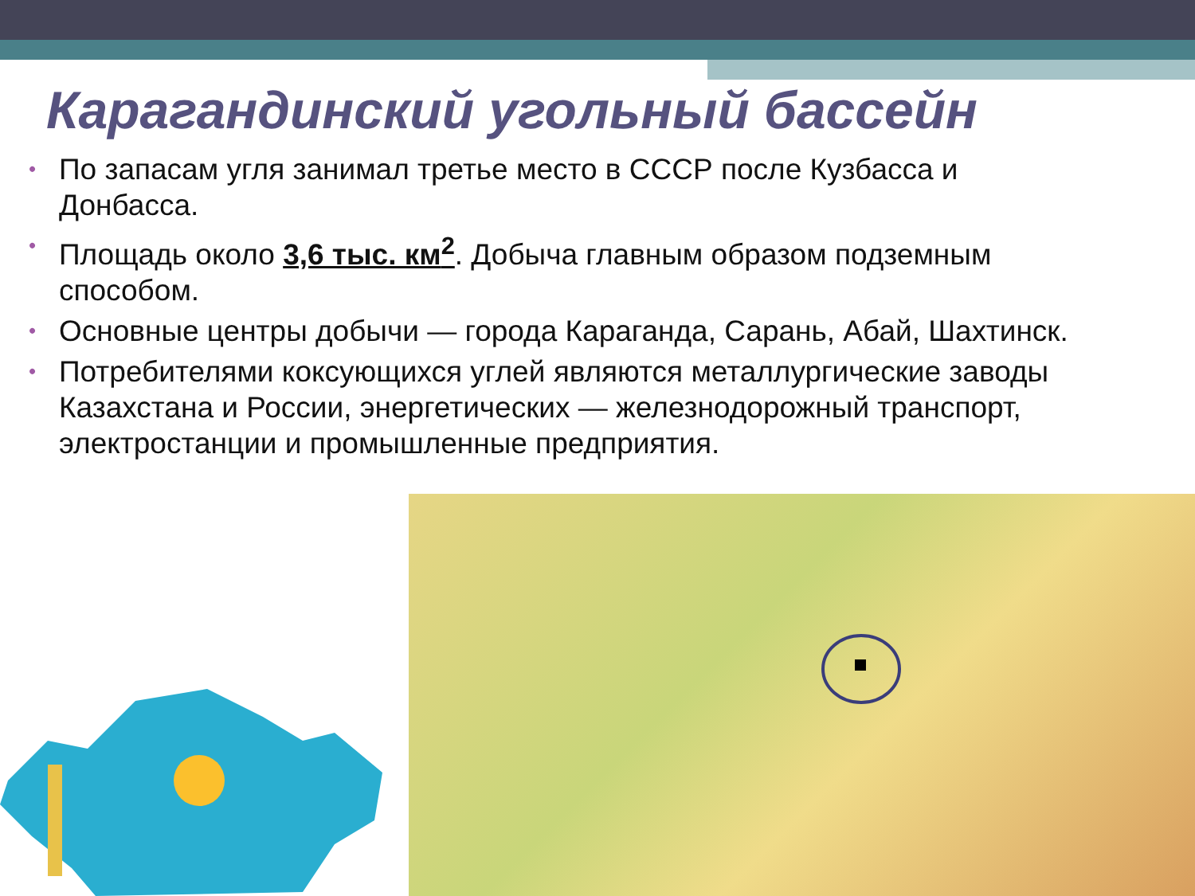Карагандинский угольный бассейн
• По запасам угля занимал третье место в СССР после Кузбасса и Донбасса.
• Площадь около 3,6 тыс. км<sup>2</sup>. Добыча главным образом подземным способом.
• Основные центры добычи — города Караганда, Сарань, Абай, Шахтинск.
• Потребителями коксующихся углей являются металлургические заводы Казахстана и России, энергетических — железнодорожный транспорт, электростанции и промышленные предприятия.